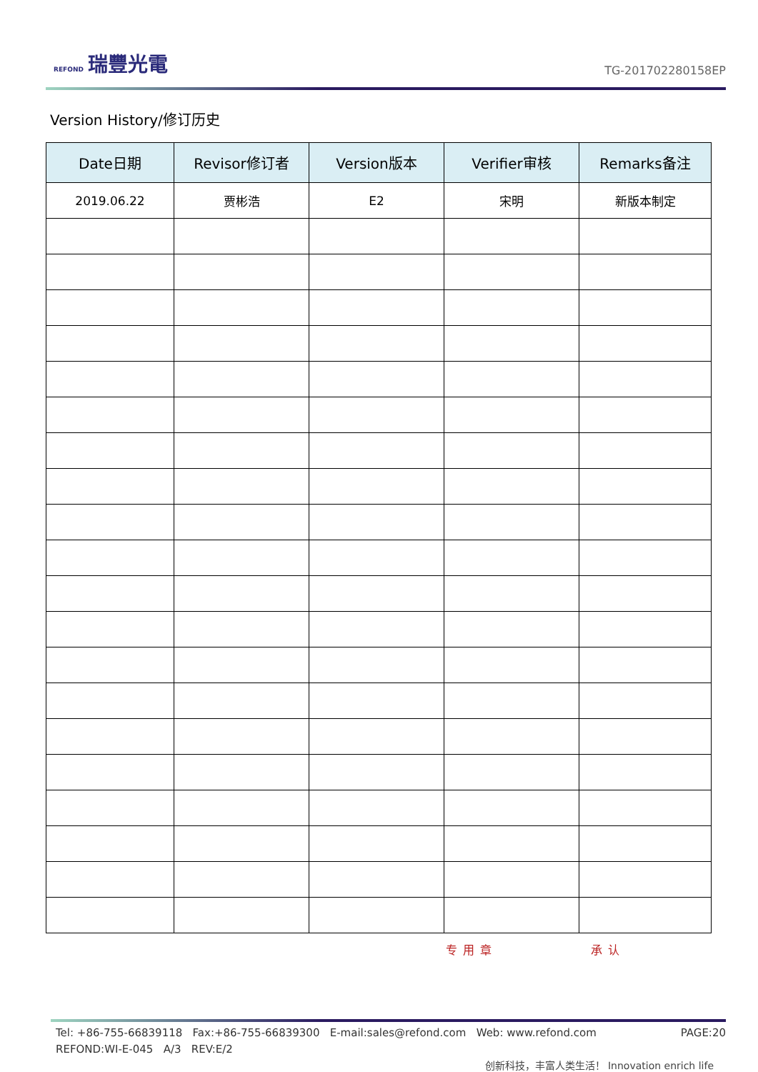REFOND 瑞豐光電
TG-201702280158EP
Version History/修订历史
| Date日期 | Revisor修订者 | Version版本 | Verifier审核 | Remarks备注 |
| --- | --- | --- | --- | --- |
| 2019.06.22 | 贾彬浩 | E2 | 宋明 | 新版本制定 |
专用章 承认
Tel: +86-755-66839118 Fax:+86-755-66839300 E-mail:sales@refond.com Web: www.refond.com PAGE:20
REFOND:WI-E-045 A/3 REV:E/2
创新科技，丰富人类生活！ Innovation enrich life